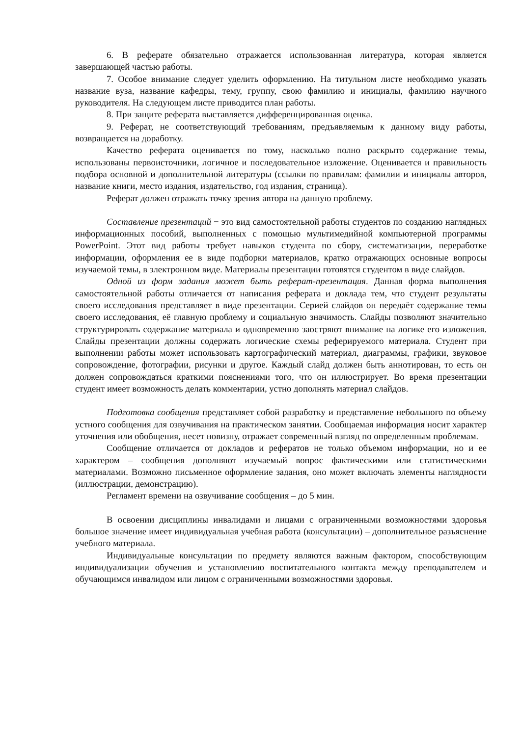6. В реферате обязательно отражается использованная литература, которая является завершающей частью работы.
7. Особое внимание следует уделить оформлению. На титульном листе необходимо указать название вуза, название кафедры, тему, группу, свою фамилию и инициалы, фамилию научного руководителя. На следующем листе приводится план работы.
8. При защите реферата выставляется дифференцированная оценка.
9. Реферат, не соответствующий требованиям, предъявляемым к данному виду работы, возвращается на доработку.
Качество реферата оценивается по тому, насколько полно раскрыто содержание темы, использованы первоисточники, логичное и последовательное изложение. Оценивается и правильность подбора основной и дополнительной литературы (ссылки по правилам: фамилии и инициалы авторов, название книги, место издания, издательство, год издания, страница).
Реферат должен отражать точку зрения автора на данную проблему.
Составление презентаций − это вид самостоятельной работы студентов по созданию наглядных информационных пособий, выполненных с помощью мультимедийной компьютерной программы PowerPoint. Этот вид работы требует навыков студента по сбору, систематизации, переработке информации, оформления ее в виде подборки материалов, кратко отражающих основные вопросы изучаемой темы, в электронном виде. Материалы презентации готовятся студентом в виде слайдов.
Одной из форм задания может быть реферат-презентация. Данная форма выполнения самостоятельной работы отличается от написания реферата и доклада тем, что студент результаты своего исследования представляет в виде презентации. Серией слайдов он передаёт содержание темы своего исследования, её главную проблему и социальную значимость. Слайды позволяют значительно структурировать содержание материала и одновременно заостряют внимание на логике его изложения. Слайды презентации должны содержать логические схемы реферируемого материала. Студент при выполнении работы может использовать картографический материал, диаграммы, графики, звуковое сопровождение, фотографии, рисунки и другое. Каждый слайд должен быть аннотирован, то есть он должен сопровождаться краткими пояснениями того, что он иллюстрирует. Во время презентации студент имеет возможность делать комментарии, устно дополнять материал слайдов.
Подготовка сообщения представляет собой разработку и представление небольшого по объему устного сообщения для озвучивания на практическом занятии. Сообщаемая информация носит характер уточнения или обобщения, несет новизну, отражает современный взгляд по определенным проблемам.
Сообщение отличается от докладов и рефератов не только объемом информации, но и ее характером – сообщения дополняют изучаемый вопрос фактическими или статистическими материалами. Возможно письменное оформление задания, оно может включать элементы наглядности (иллюстрации, демонстрацию).
Регламент времени на озвучивание сообщения – до 5 мин.
В освоении дисциплины инвалидами и лицами с ограниченными возможностями здоровья большое значение имеет индивидуальная учебная работа (консультации) – дополнительное разъяснение учебного материала.
Индивидуальные консультации по предмету являются важным фактором, способствующим индивидуализации обучения и установлению воспитательного контакта между преподавателем и обучающимся инвалидом или лицом с ограниченными возможностями здоровья.